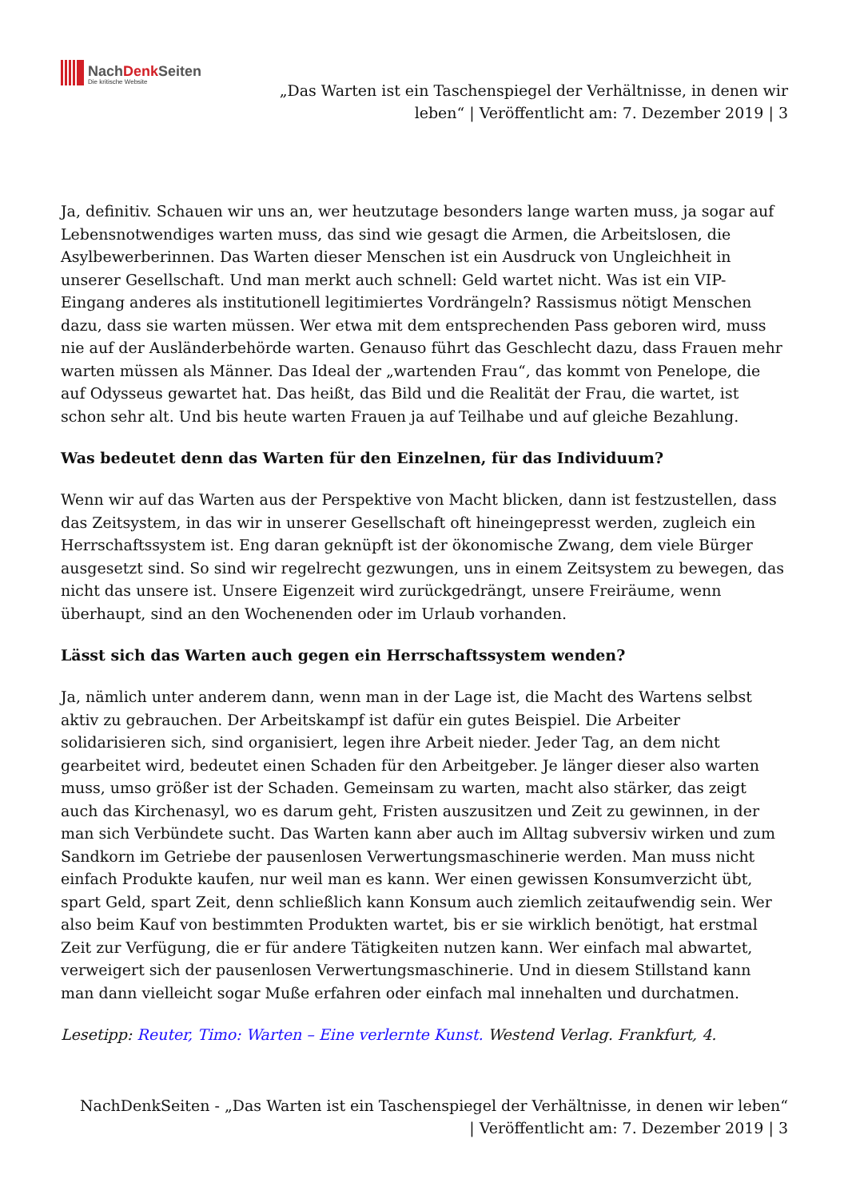NachDenk Seiten
Die kritische Website
„Das Warten ist ein Taschenspiegel der Verhältnisse, in denen wir
leben“ | Veröffentlicht am: 7. Dezember 2019 | 3
Ja, definitiv. Schauen wir uns an, wer heutzutage besonders lange warten muss, ja sogar auf Lebensnotwendiges warten muss, das sind wie gesagt die Armen, die Arbeitslosen, die Asylbewerberinnen. Das Warten dieser Menschen ist ein Ausdruck von Ungleichheit in unserer Gesellschaft. Und man merkt auch schnell: Geld wartet nicht. Was ist ein VIP-Eingang anderes als institutionell legitimiertes Vordrängeln? Rassismus nötigt Menschen dazu, dass sie warten müssen. Wer etwa mit dem entsprechenden Pass geboren wird, muss nie auf der Ausländerbehörde warten. Genauso führt das Geschlecht dazu, dass Frauen mehr warten müssen als Männer. Das Ideal der „wartenden Frau“, das kommt von Penelope, die auf Odysseus gewartet hat. Das heißt, das Bild und die Realität der Frau, die wartet, ist schon sehr alt. Und bis heute warten Frauen ja auf Teilhabe und auf gleiche Bezahlung.
Was bedeutet denn das Warten für den Einzelnen, für das Individuum?
Wenn wir auf das Warten aus der Perspektive von Macht blicken, dann ist festzustellen, dass das Zeitsystem, in das wir in unserer Gesellschaft oft hineingepresst werden, zugleich ein Herrschaftssystem ist. Eng daran geknüpft ist der ökonomische Zwang, dem viele Bürger ausgesetzt sind. So sind wir regelrecht gezwungen, uns in einem Zeitsystem zu bewegen, das nicht das unsere ist. Unsere Eigenzeit wird zurückgedrängt, unsere Freiräume, wenn überhaupt, sind an den Wochenenden oder im Urlaub vorhanden.
Lässt sich das Warten auch gegen ein Herrschaftssystem wenden?
Ja, nämlich unter anderem dann, wenn man in der Lage ist, die Macht des Wartens selbst aktiv zu gebrauchen. Der Arbeitskampf ist dafür ein gutes Beispiel. Die Arbeiter solidarisieren sich, sind organisiert, legen ihre Arbeit nieder. Jeder Tag, an dem nicht gearbeitet wird, bedeutet einen Schaden für den Arbeitgeber. Je länger dieser also warten muss, umso größer ist der Schaden. Gemeinsam zu warten, macht also stärker, das zeigt auch das Kirchenasyl, wo es darum geht, Fristen auszusitzen und Zeit zu gewinnen, in der man sich Verbündete sucht. Das Warten kann aber auch im Alltag subversiv wirken und zum Sandkorn im Getriebe der pausenlosen Verwertungsmaschinerie werden. Man muss nicht einfach Produkte kaufen, nur weil man es kann. Wer einen gewissen Konsumverzicht übt, spart Geld, spart Zeit, denn schließlich kann Konsum auch ziemlich zeitaufwendig sein. Wer also beim Kauf von bestimmten Produkten wartet, bis er sie wirklich benötigt, hat erstmal Zeit zur Verfügung, die er für andere Tätigkeiten nutzen kann. Wer einfach mal abwartet, verweigert sich der pausenlosen Verwertungsmaschinerie. Und in diesem Stillstand kann man dann vielleicht sogar Muße erfahren oder einfach mal innehalten und durchatmen.
Lesetipp: Reuter, Timo: Warten – Eine verlernte Kunst. Westend Verlag. Frankfurt, 4.
NachDenkSeiten - „Das Warten ist ein Taschenspiegel der Verhältnisse, in denen wir leben“
| Veröffentlicht am: 7. Dezember 2019 | 3